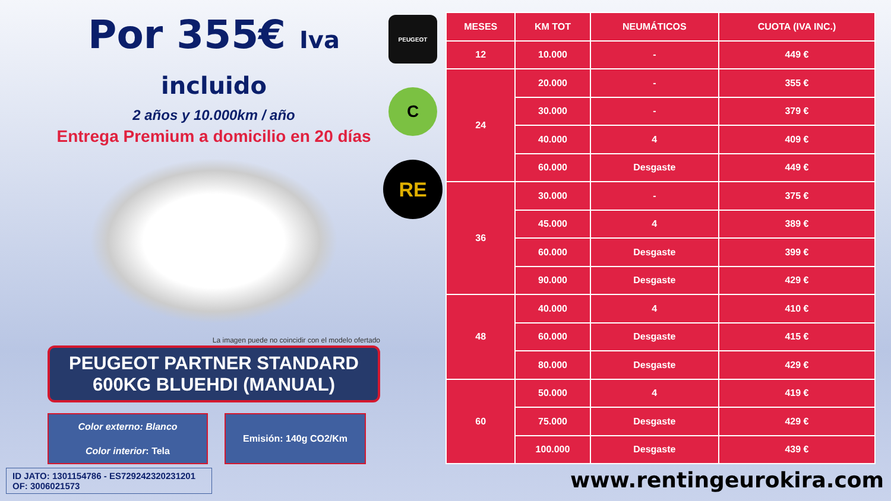Por 355€ Iva incluido
2 años y 10.000km / año
Entrega Premium a domicilio en 20 días
La imagen puede no coincidir con el modelo ofertado
PEUGEOT PARTNER STANDARD
600KG BLUEHDI (MANUAL)
Color externo: Blanco
Color interior: Tela
Emisión: 140g CO2/Km
PEUGEOT
C
RE
| MESES | KM TOT | NEUMÁTICOS | CUOTA (IVA INC.) |
| --- | --- | --- | --- |
| 12 | 10.000 | - | 449 € |
| 24 | 20.000 | - | 355 € |
| | 30.000 | - | 379 € |
| | 40.000 | 4 | 409 € |
| | 60.000 | Desgaste | 449 € |
| 36 | 30.000 | - | 375 € |
| | 45.000 | 4 | 389 € |
| | 60.000 | Desgaste | 399 € |
| | 90.000 | Desgaste | 429 € |
| 48 | 40.000 | 4 | 410 € |
| | 60.000 | Desgaste | 415 € |
| | 80.000 | Desgaste | 429 € |
| 60 | 50.000 | 4 | 419 € |
| | 75.000 | Desgaste | 429 € |
| | 100.000 | Desgaste | 439 € |
ID JATO: 1301154786 - ES729242320231201
OF: 3006021573
www.rentingeurokira.com